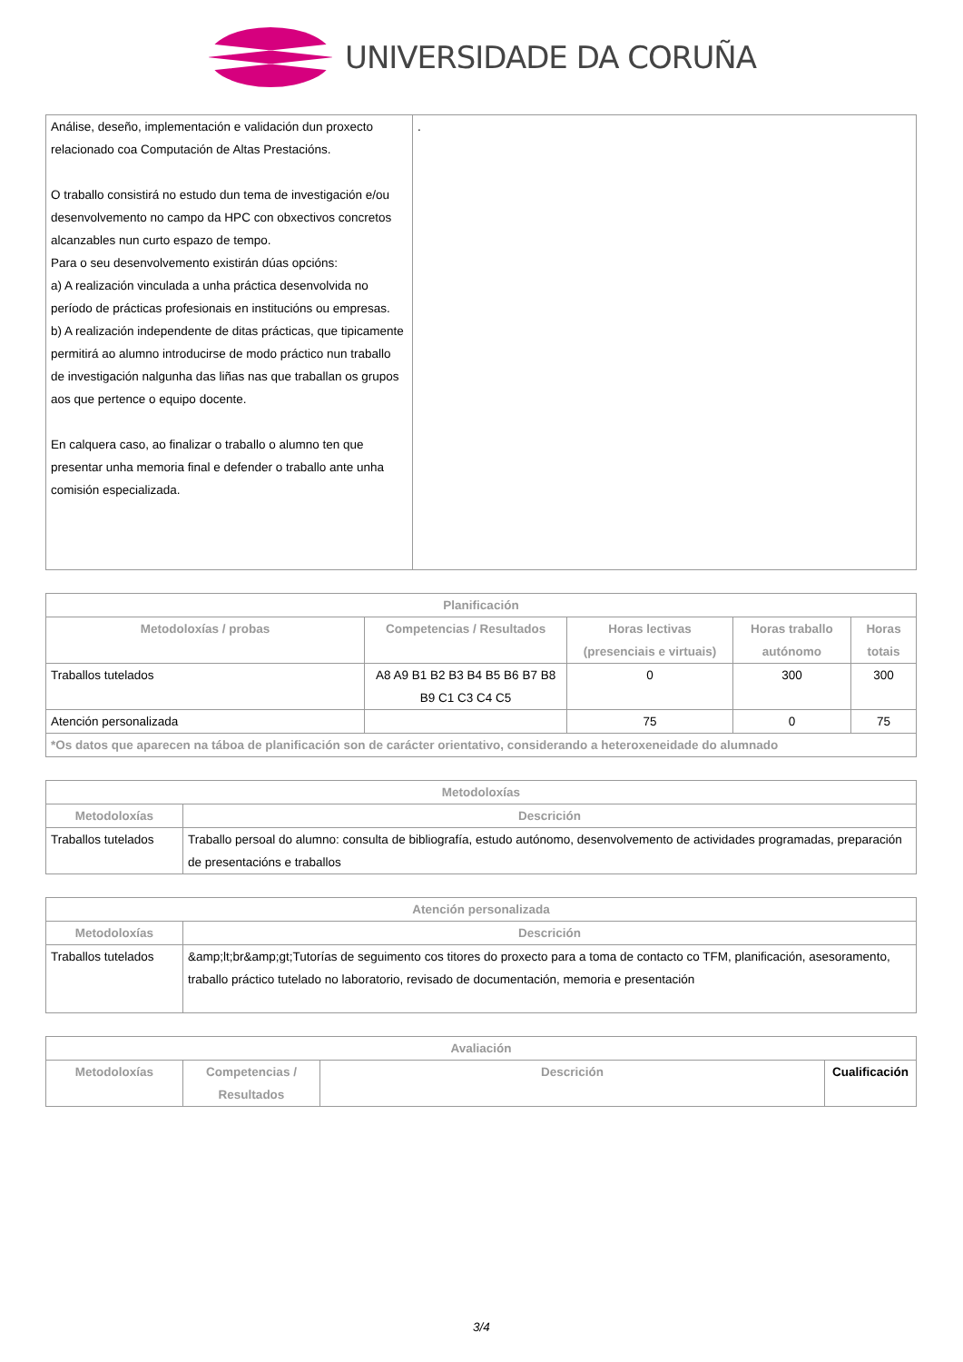UNIVERSIDADE DA CORUÑA
| Análise, deseño, implementación e validación dun proxecto relacionado coa Computación de Altas Prestacións. O traballo consistirá no estudo dun tema de investigación e/ou desenvolvemento no campo da HPC con obxectivos concretos alcanzables nun curto espazo de tempo. Para o seu desenvolvemento existirán dúas opcións: a) A realización vinculada a unha práctica desenvolvida no período de prácticas profesionais en institucións ou empresas. b) A realización independente de ditas prácticas, que tipicamente permitirá ao alumno introducirse de modo práctico nun traballo de investigación nalgunha das liñas nas que traballan os grupos aos que pertence o equipo docente. En calquera caso, ao finalizar o traballo o alumno ten que presentar unha memoria final e defender o traballo ante unha comisión especializada. | . |
| Planificación | | | | |
| --- | --- | --- | --- | --- |
| Metodoloxías / probas | Competencias / Resultados | Horas lectivas (presenciais e virtuais) | Horas traballo autónomo | Horas totais |
| Traballos tutelados | A8 A9 B1 B2 B3 B4 B5 B6 B7 B8 B9 C1 C3 C4 C5 | 0 | 300 | 300 |
| Atención personalizada | | 75 | 0 | 75 |
| *Os datos que aparecen na táboa de planificación son de carácter orientativo, considerando a heteroxeneidade do alumnado | | | | |
| Metodoloxías | |
| --- | --- |
| Metodoloxías | Descrición |
| Traballos tutelados | Traballo persoal do alumno: consulta de bibliografía, estudo autónomo, desenvolvemento de actividades programadas, preparación de presentacións e traballos |
| Atención personalizada | |
| --- | --- |
| Metodoloxías | Descrición |
| Traballos tutelados | &amp;lt;br&amp;gt;Tutorías de seguimento cos titores do proxecto para a toma de contacto co TFM, planificación, asesoramento, traballo práctico tutelado no laboratorio, revisado de documentación, memoria e presentación |
| Avaliación | | | |
| --- | --- | --- | --- |
| Metodoloxías | Competencias / Resultados | Descrición | Cualificación |
3/4